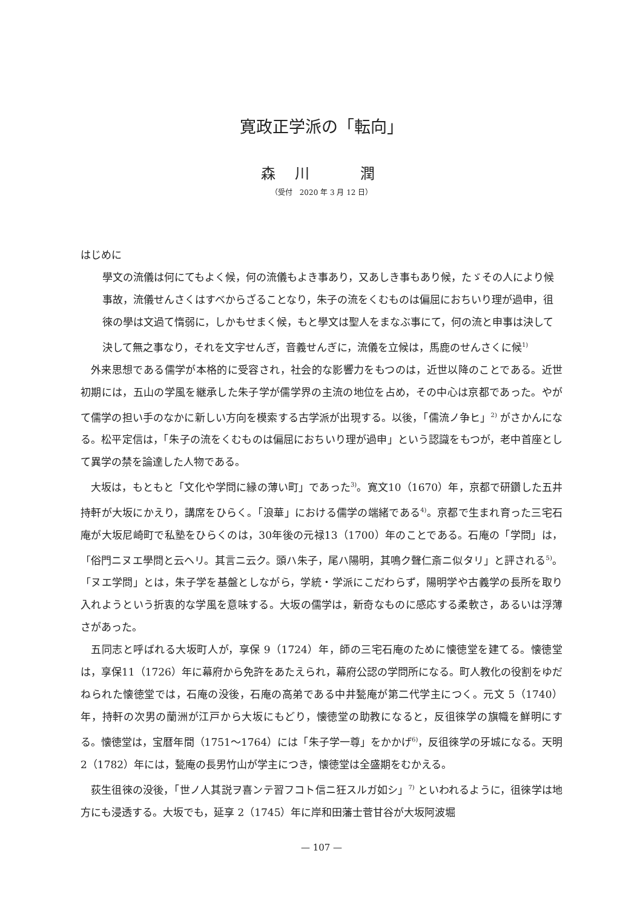寛政正学派の「転向」
森 川　　潤
（受付　2020 年 3 月 12 日）
はじめに
學文の流儀は何にてもよく候，何の流儀もよき事あり，又あしき事もあり候，たゞその人により候事故，流儀せんさくはすべからざることなり，朱子の流をくむものは偏屈におちいり理が過申，徂徠の學は文過て惰弱に，しかもせまく候，もと學文は聖人をまなぶ事にて，何の流と申事は決して決して無之事なり，それを文字せんぎ，音義せんぎに，流儀を立候は，馬鹿のせんさくに候<sup>1)</sup>
外来思想である儒学が本格的に受容され，社会的な影響力をもつのは，近世以降のことである。近世初期には，五山の学風を継承した朱子学が儒学界の主流の地位を占め，その中心は京都であった。やがて儒学の担い手のなかに新しい方向を模索する古学派が出現する。以後，「儒流ノ争ヒ」<sup>2)</sup> がさかんになる。松平定信は，「朱子の流をくむものは偏屈におちいり理が過申」という認識をもつが，老中首座として異学の禁を論達した人物である。
大坂は，もともと「文化や学問に縁の薄い町」であった<sup>3)</sup>。寛文10（1670）年，京都で研鑽した五井持軒が大坂にかえり，講席をひらく。「浪華」における儒学の端緒である<sup>4)</sup>。京都で生まれ育った三宅石庵が大坂尼崎町で私塾をひらくのは，30年後の元禄13（1700）年のことである。石庵の「学問」は，「俗門ニヌエ學問と云ヘリ。其言ニ云ク。頭ハ朱子，尾ハ陽明，其鳴ク聲仁斎ニ似タリ」と評される<sup>5)</sup>。「ヌエ学問」とは，朱子学を基盤としながら，学統・学派にこだわらず，陽明学や古義学の長所を取り入れようという折衷的な学風を意味する。大坂の儒学は，新奇なものに感応する柔軟さ，あるいは浮薄さがあった。
五同志と呼ばれる大坂町人が，享保 9（1724）年，師の三宅石庵のために懐徳堂を建てる。懐徳堂は，享保11（1726）年に幕府から免許をあたえられ，幕府公認の学問所になる。町人教化の役割をゆだねられた懐徳堂では，石庵の没後，石庵の高弟である中井甃庵が第二代学主につく。元文 5（1740）年，持軒の次男の蘭洲が江戸から大坂にもどり，懐徳堂の助教になると，反徂徠学の旗幟を鮮明にする。懐徳堂は，宝暦年間（1751～1764）には「朱子学一尊」をかかげ<sup>6)</sup>，反徂徠学の牙城になる。天明 2（1782）年には，甃庵の長男竹山が学主につき，懐徳堂は全盛期をむかえる。
荻生徂徠の没後，「世ノ人其説ヲ喜ンテ習フコト信ニ狂スルガ如シ」<sup>7)</sup> といわれるように，徂徠学は地方にも浸透する。大坂でも，延享 2（1745）年に岸和田藩士菅甘谷が大坂阿波堀
— 107 —